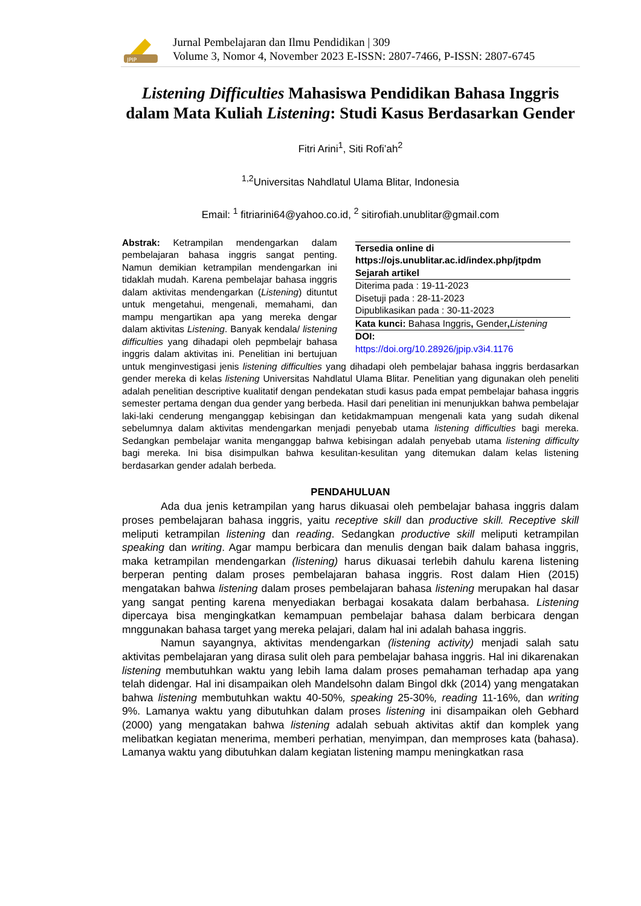JPIP
Jurnal Pembelajaran dan Ilmu Pendidikan | 309
Volume 3, Nomor 4, November 2023 E-ISSN: 2807-7466, P-ISSN: 2807-6745
Listening Difficulties Mahasiswa Pendidikan Bahasa Inggris dalam Mata Kuliah Listening: Studi Kasus Berdasarkan Gender
Fitri Arini<sup>1</sup>, Siti Rofi’ah<sup>2</sup>
<sup>1,2</sup>Universitas Nahdlatul Ulama Blitar, Indonesia
Email: <sup>1</sup> fitriarini64@yahoo.co.id, <sup>2</sup> sitirofiah.unublitar@gmail.com
Tersedia online di
https://ojs.unublitar.ac.id/index.php/jtpdm
Sejarah artikel
Diterima pada : 19-11-2023
Disetuji pada : 28-11-2023
Dipublikasikan pada : 30-11-2023
Kata kunci: Bahasa Inggris, Gender, Listening
DOI: https://doi.org/10.28926/jpip.v3i4.1176
Abstrak: Ketrampilan mendengarkan dalam pembelajaran bahasa inggris sangat penting. Namun demikian ketrampilan mendengarkan ini tidaklah mudah. Karena pembelajar bahasa inggris dalam aktivitas mendengarkan (Listening) dituntut untuk mengetahui, mengenali, memahami, dan mampu mengartikan apa yang mereka dengar dalam aktivitas Listening. Banyak kendala/ listening difficulties yang dihadapi oleh pepmbelajr bahasa inggris dalam aktivitas ini. Penelitian ini bertujuan untuk menginvestigasi jenis listening difficulties yang dihadapi oleh pembelajar bahasa inggris berdasarkan gender mereka di kelas listening Universitas Nahdlatul Ulama Blitar. Penelitian yang digunakan oleh peneliti adalah penelitian descriptive kualitatif dengan pendekatan studi kasus pada empat pembelajar bahasa inggris semester pertama dengan dua gender yang berbeda. Hasil dari penelitian ini menunjukkan bahwa pembelajar laki-laki cenderung menganggap kebisingan dan ketidakmampuan mengenali kata yang sudah dikenal sebelumnya dalam aktivitas mendengarkan menjadi penyebab utama listening difficulties bagi mereka. Sedangkan pembelajar wanita menganggap bahwa kebisingan adalah penyebab utama listening difficulty bagi mereka. Ini bisa disimpulkan bahwa kesulitan-kesulitan yang ditemukan dalam kelas listening berdasarkan gender adalah berbeda.
PENDAHULUAN
Ada dua jenis ketrampilan yang harus dikuasai oleh pembelajar bahasa inggris dalam proses pembelajaran bahasa inggris, yaitu receptive skill dan productive skill. Receptive skill meliputi ketrampilan listening dan reading. Sedangkan productive skill meliputi ketrampilan speaking dan writing. Agar mampu berbicara dan menulis dengan baik dalam bahasa inggris, maka ketrampilan mendengarkan (listening) harus dikuasai terlebih dahulu karena listening berperan penting dalam proses pembelajaran bahasa inggris. Rost dalam Hien (2015) mengatakan bahwa listening dalam proses pembelajaran bahasa listening merupakan hal dasar yang sangat penting karena menyediakan berbagai kosakata dalam berbahasa. Listening dipercaya bisa mengingkatkan kemampuan pembelajar bahasa dalam berbicara dengan mnggunakan bahasa target yang mereka pelajari, dalam hal ini adalah bahasa inggris.
Namun sayangnya, aktivitas mendengarkan (listening activity) menjadi salah satu aktivitas pembelajaran yang dirasa sulit oleh para pembelajar bahasa inggris. Hal ini dikarenakan listening membutuhkan waktu yang lebih lama dalam proses pemahaman terhadap apa yang telah didengar. Hal ini disampaikan oleh Mandelsohn dalam Bingol dkk (2014) yang mengatakan bahwa listening membutuhkan waktu 40-50%, speaking 25-30%, reading 11-16%, dan writing 9%. Lamanya waktu yang dibutuhkan dalam proses listening ini disampaikan oleh Gebhard (2000) yang mengatakan bahwa listening adalah sebuah aktivitas aktif dan komplek yang melibatkan kegiatan menerima, memberi perhatian, menyimpan, dan memproses kata (bahasa). Lamanya waktu yang dibutuhkan dalam kegiatan listening mampu meningkatkan rasa